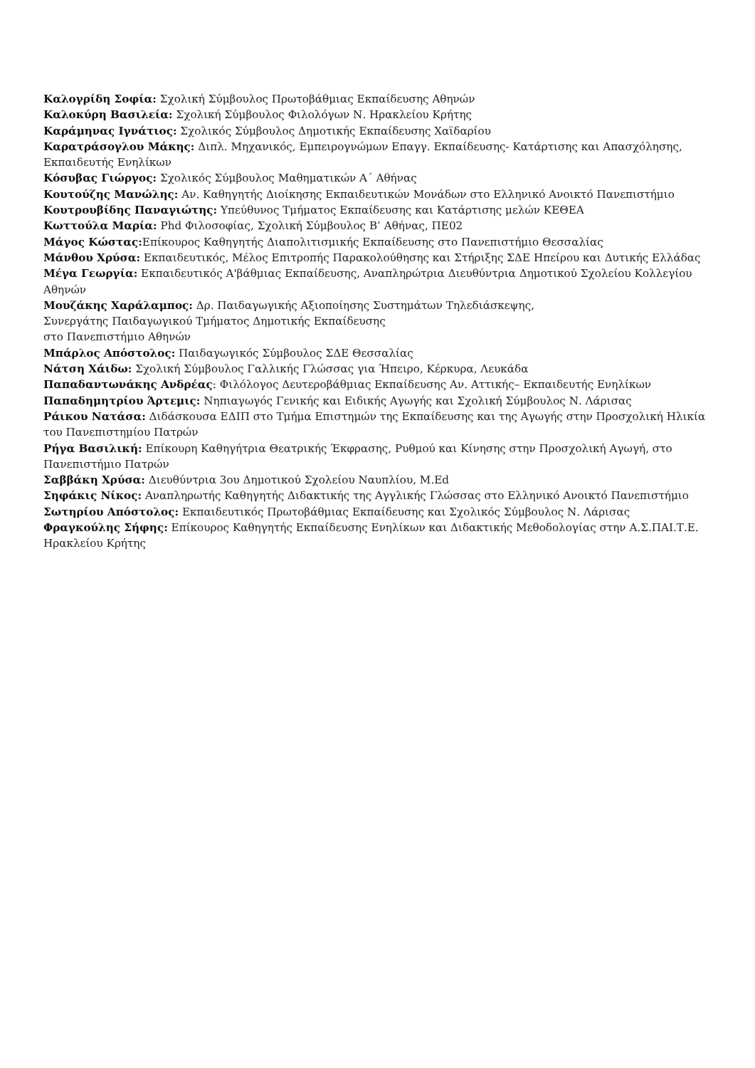Καλογρίδη Σοφία: Σχολική Σύμβουλος Πρωτοβάθμιας Εκπαίδευσης Αθηνών
Καλοκύρη Βασιλεία: Σχολική Σύμβουλος Φιλολόγων Ν. Ηρακλείου Κρήτης
Καράμηνας Ιγνάτιος: Σχολικός Σύμβουλος Δημοτικής Εκπαίδευσης Χαϊδαρίου
Καρατράσογλου Μάκης: Διπλ. Μηχανικός, Εμπειρογνώμων Επαγγ. Εκπαίδευσης- Κατάρτισης και Απασχόλησης, Εκπαιδευτής Ενηλίκων
Κόσυβας Γιώργος: Σχολικός Σύμβουλος Μαθηματικών Α΄ Αθήνας
Κουτούζης Μανώλης: Αν. Καθηγητής Διοίκησης Εκπαιδευτικών Μονάδων στο Ελληνικό Ανοικτό Πανεπιστήμιο
Κουτρουβίδης Παναγιώτης: Υπεύθυνος Τμήματος Εκπαίδευσης και Κατάρτισης μελών ΚΕΘΕΑ
Κωττούλα Μαρία: Phd Φιλοσοφίας, Σχολική Σύμβουλος Β’ Αθήνας, ΠΕ02
Μάγος Κώστας: Επίκουρος Καθηγητής Διαπολιτισμικής Εκπαίδευσης στο Πανεπιστήμιο Θεσσαλίας
Μάνθου Χρύσα: Εκπαιδευτικός, Μέλος Επιτροπής Παρακολούθησης και Στήριξης ΣΔΕ Ηπείρου και Δυτικής Ελλάδας
Μέγα Γεωργία: Εκπαιδευτικός Α'βάθμιας Εκπαίδευσης, Αναπληρώτρια Διευθύντρια Δημοτικού Σχολείου Κολλεγίου Αθηνών
Μουζάκης Χαράλαμπος: Δρ. Παιδαγωγικής Αξιοποίησης Συστημάτων Τηλεδιάσκεψης,
Συνεργάτης Παιδαγωγικού Τμήματος Δημοτικής Εκπαίδευσης
στο Πανεπιστήμιο Αθηνών
Μπάρλος Απόστολος: Παιδαγωγικός Σύμβουλος ΣΔΕ Θεσσαλίας
Νάτση Χάιδω: Σχολική Σύμβουλος Γαλλικής Γλώσσας για Ήπειρο, Κέρκυρα, Λευκάδα
Παπαδαντωνάκης Ανδρέας: Φιλόλογος Δευτεροβάθμιας Εκπαίδευσης Αν. Αττικής– Εκπαιδευτής Ενηλίκων
Παπαδημητρίου Άρτεμις: Νηπιαγωγός Γενικής και Ειδικής Αγωγής και Σχολική Σύμβουλος Ν. Λάρισας
Ράικου Νατάσα: Διδάσκουσα ΕΔΙΠ στο Τμήμα Επιστημών της Εκπαίδευσης και της Αγωγής στην Προσχολική Ηλικία του Πανεπιστημίου Πατρών
Ρήγα Βασιλική: Επίκουρη Καθηγήτρια Θεατρικής Έκφρασης, Ρυθμού και Κίνησης στην Προσχολική Αγωγή, στο Πανεπιστήμιο Πατρών
Σαββάκη Χρύσα: Διευθύντρια 3ου Δημοτικού Σχολείου Ναυπλίου, M.Ed
Σηφάκις Νίκος: Αναπληρωτής Καθηγητής Διδακτικής της Αγγλικής Γλώσσας στο Ελληνικό Ανοικτό Πανεπιστήμιο
Σωτηρίου Απόστολος: Εκπαιδευτικός Πρωτοβάθμιας Εκπαίδευσης και Σχολικός Σύμβουλος Ν. Λάρισας
Φραγκούλης Σήφης: Επίκουρος Καθηγητής Εκπαίδευσης Ενηλίκων και Διδακτικής Μεθοδολογίας στην Α.Σ.ΠΑΙ.Τ.Ε. Ηρακλείου Κρήτης